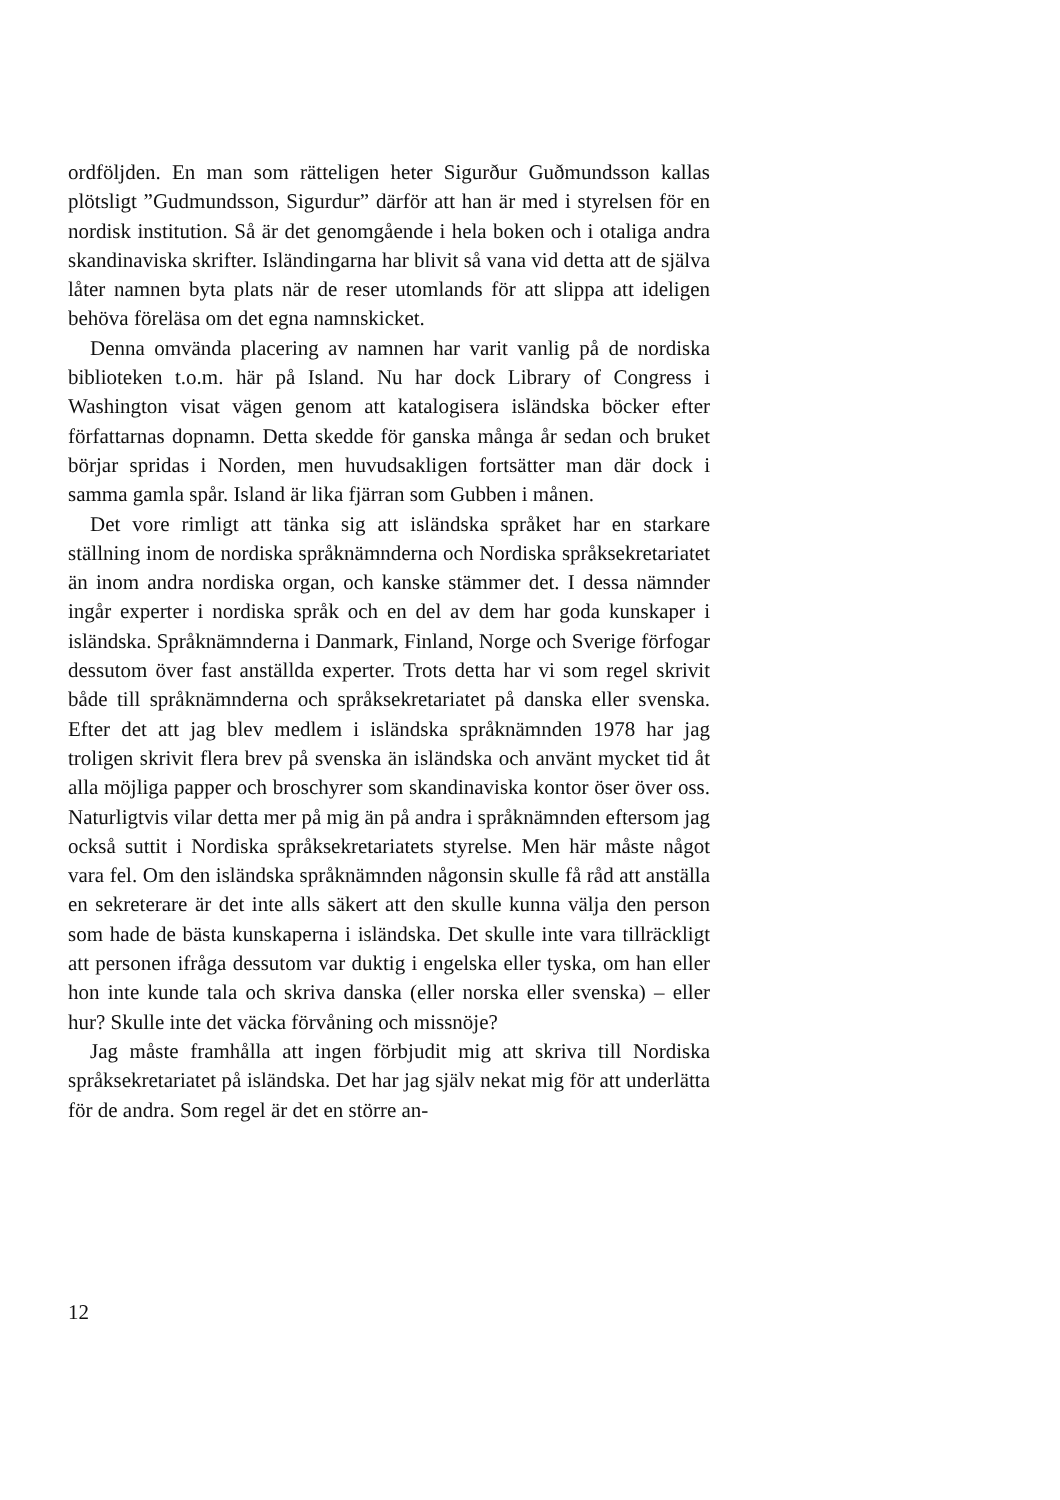ordföljden. En man som rätteligen heter Sigurður Guðmundsson kallas plötsligt ”Gudmundsson, Sigurdur” därför att han är med i styrelsen för en nordisk institution. Så är det genomgående i hela boken och i otaliga andra skandinaviska skrifter. Isländingarna har blivit så vana vid detta att de själva låter namnen byta plats när de reser utomlands för att slippa att ideligen behöva föreläsa om det egna namnskicket.
Denna omvända placering av namnen har varit vanlig på de nordiska biblioteken t.o.m. här på Island. Nu har dock Library of Congress i Washington visat vägen genom att katalogisera isländska böcker efter författarnas dopnamn. Detta skedde för ganska många år sedan och bruket börjar spridas i Norden, men huvudsakligen fortsätter man där dock i samma gamla spår. Island är lika fjärran som Gubben i månen.
Det vore rimligt att tänka sig att isländska språket har en starkare ställning inom de nordiska språknämnderna och Nordiska språksekretariatet än inom andra nordiska organ, och kanske stämmer det. I dessa nämnder ingår experter i nordiska språk och en del av dem har goda kunskaper i isländska. Språknämnderna i Danmark, Finland, Norge och Sverige förfogar dessutom över fast anställda experter. Trots detta har vi som regel skrivit både till språknämnderna och språksekretariatet på danska eller svenska. Efter det att jag blev medlem i isländska språknämnden 1978 har jag troligen skrivit flera brev på svenska än isländska och använt mycket tid åt alla möjliga papper och broschyrer som skandinaviska kontor öser över oss. Naturligtvis vilar detta mer på mig än på andra i språknämnden eftersom jag också suttit i Nordiska språksekretariatets styrelse. Men här måste något vara fel. Om den isländska språknämnden någonsin skulle få råd att anställa en sekreterare är det inte alls säkert att den skulle kunna välja den person som hade de bästa kunskaperna i isländska. Det skulle inte vara tillräckligt att personen ifråga dessutom var duktig i engelska eller tyska, om han eller hon inte kunde tala och skriva danska (eller norska eller svenska) – eller hur? Skulle inte det väcka förvåning och missnöje?
Jag måste framhålla att ingen förbjudit mig att skriva till Nordiska språksekretariatet på isländska. Det har jag själv nekat mig för att underlätta för de andra. Som regel är det en större an-
12